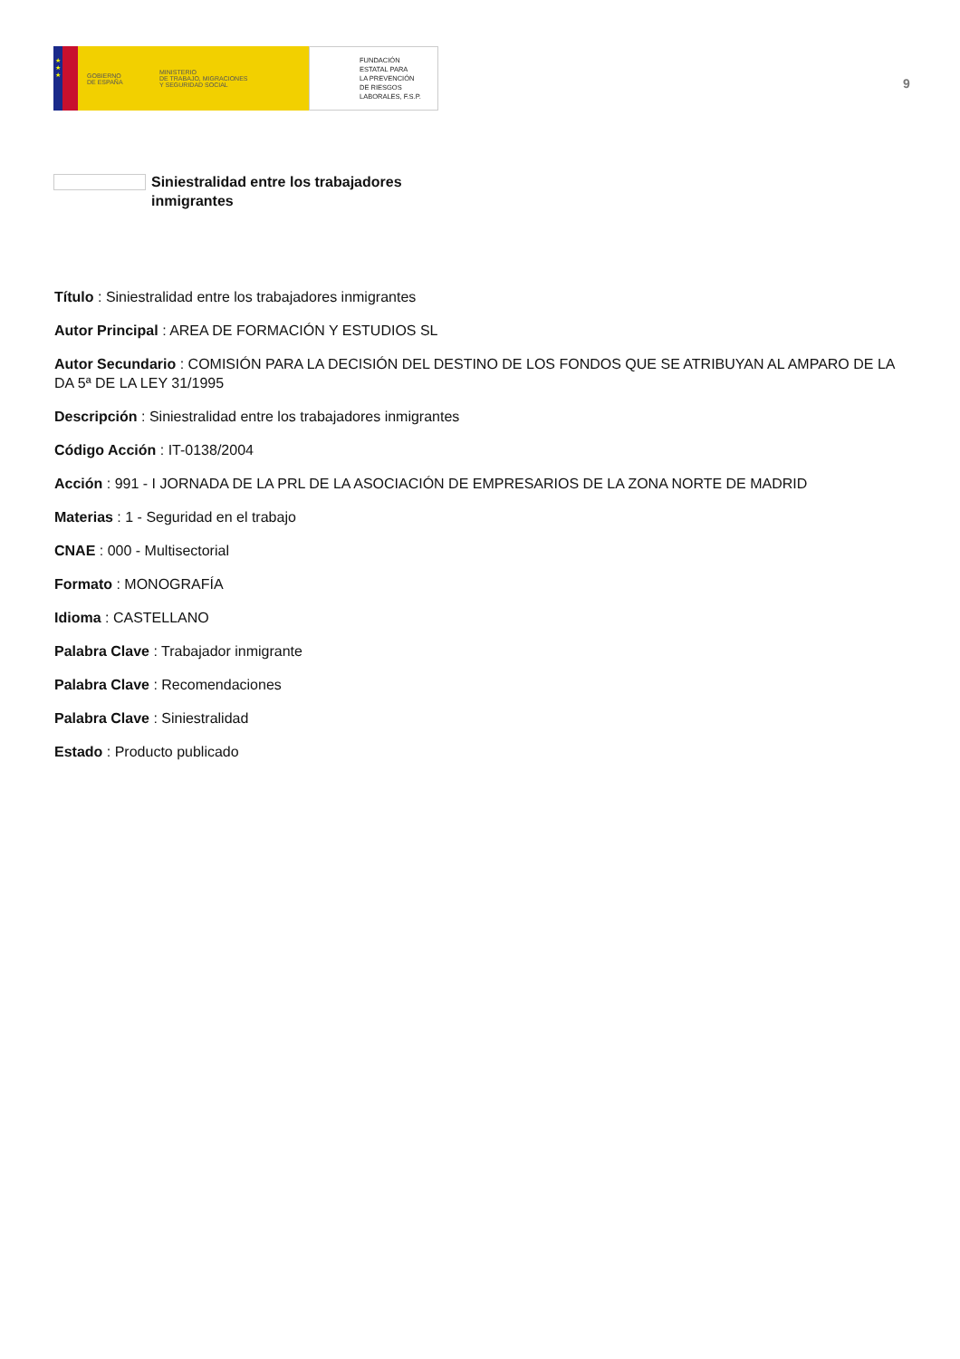★
★
★
GOBIERNO
DE ESPAÑA
MINISTERIO
DE TRABAJO, MIGRACIONES
Y SEGURIDAD SOCIAL
FUNDACIÓN
ESTATAL PARA
LA PREVENCIÓN
DE RIESGOS
LABORALES, F.S.P.
9
Siniestralidad entre los trabajadores inmigrantes
Título : Siniestralidad entre los trabajadores inmigrantes
Autor Principal : AREA DE FORMACIÓN Y ESTUDIOS SL
Autor Secundario : COMISIÓN PARA LA DECISIÓN DEL DESTINO DE LOS FONDOS QUE SE ATRIBUYAN AL AMPARO DE LA DA 5ª DE LA LEY 31/1995
Descripción : Siniestralidad entre los trabajadores inmigrantes
Código Acción : IT-0138/2004
Acción : 991 - I JORNADA DE LA PRL DE LA ASOCIACIÓN DE EMPRESARIOS DE LA ZONA NORTE DE MADRID
Materias : 1 - Seguridad en el trabajo
CNAE : 000 - Multisectorial
Formato : MONOGRAFÍA
Idioma : CASTELLANO
Palabra Clave : Trabajador inmigrante
Palabra Clave : Recomendaciones
Palabra Clave : Siniestralidad
Estado : Producto publicado